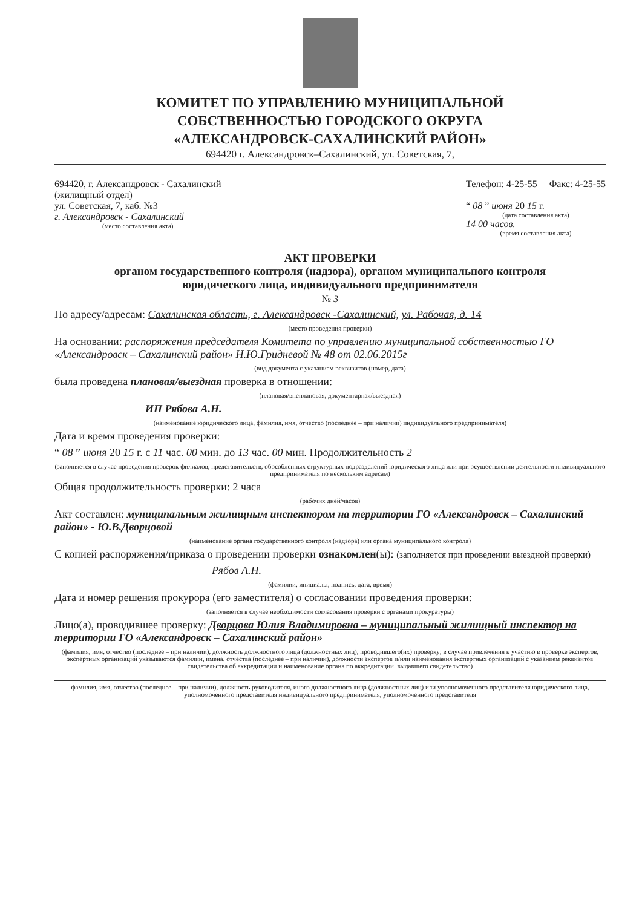КОМИТЕТ ПО УПРАВЛЕНИЮ МУНИЦИПАЛЬНОЙ
СОБСТВЕННОСТЬЮ ГОРОДСКОГО ОКРУГА
«АЛЕКСАНДРОВСК-САХАЛИНСКИЙ РАЙОН»
694420 г. Александровск–Сахалинский, ул. Советская, 7,
694420, г. Александровск - Сахалинский
(жилищный отдел)
ул. Советская, 7, каб. №3
г. Александровск - Сахалинский
(место составления акта)
Телефон: 4-25-55 Факс: 4-25-55
“ 08 ” июня 20 15 г.
(дата составления акта)
14 00 часов.
(время составления акта)
АКТ ПРОВЕРКИ
органом государственного контроля (надзора), органом муниципального контроля
юридического лица, индивидуального предпринимателя
№ 3
По адресу/адресам: Сахалинская область, г. Александровск -Сахалинский, ул. Рабочая, д. 14
(место проведения проверки)
На основании: распоряжения председателя Комитета по управлению муниципальной собственностью ГО «Александровск – Сахалинский район» Н.Ю.Гридневой № 48 от 02.06.2015г
(вид документа с указанием реквизитов (номер, дата)
была проведена плановая/выездная проверка в отношении:
(плановая/внеплановая, документарная/выездная)
ИП Рябова А.Н.
(наименование юридического лица, фамилия, имя, отчество (последнее – при наличии) индивидуального предпринимателя)
Дата и время проведения проверки:
“ 08 ” июня 20 15 г. с 11 час. 00 мин. до 13 час. 00 мин. Продолжительность 2
(заполняется в случае проведения проверок филиалов, представительств, обособленных структурных подразделений юридического лица или при осуществлении деятельности индивидуального предпринимателя по нескольким адресам)
Общая продолжительность проверки: 2 часа
(рабочих дней/часов)
Акт составлен: муниципальным жилищным инспектором на территории ГО «Александровск – Сахалинский район» - Ю.В.Дворцовой
(наименование органа государственного контроля (надзора) или органа муниципального контроля)
С копией распоряжения/приказа о проведении проверки ознакомлен(ы): (заполняется при проведении выездной проверки)
Рябов А.Н.
(фамилии, инициалы, подпись, дата, время)
Дата и номер решения прокурора (его заместителя) о согласовании проведения проверки:
(заполняется в случае необходимости согласования проверки с органами прокуратуры)
Лицо(а), проводившее проверку: Дворцова Юлия Владимировна – муниципальный жилищный инспектор на территории ГО «Александровск – Сахалинский район»
(фамилия, имя, отчество (последнее – при наличии), должность должностного лица (должностных лиц), проводившего(их) проверку; в случае привлечения к участию в проверке экспертов, экспертных организаций указываются фамилии, имена, отчества (последнее – при наличии), должности экспертов и/или наименования экспертных организаций с указанием реквизитов свидетельства об аккредитации и наименование органа по аккредитации, выдавшего свидетельство)
фамилия, имя, отчество (последнее – при наличии), должность руководителя, иного должностного лица (должностных лиц) или уполномоченного представителя юридического лица, уполномоченного представителя индивидуального предпринимателя, уполномоченного представителя